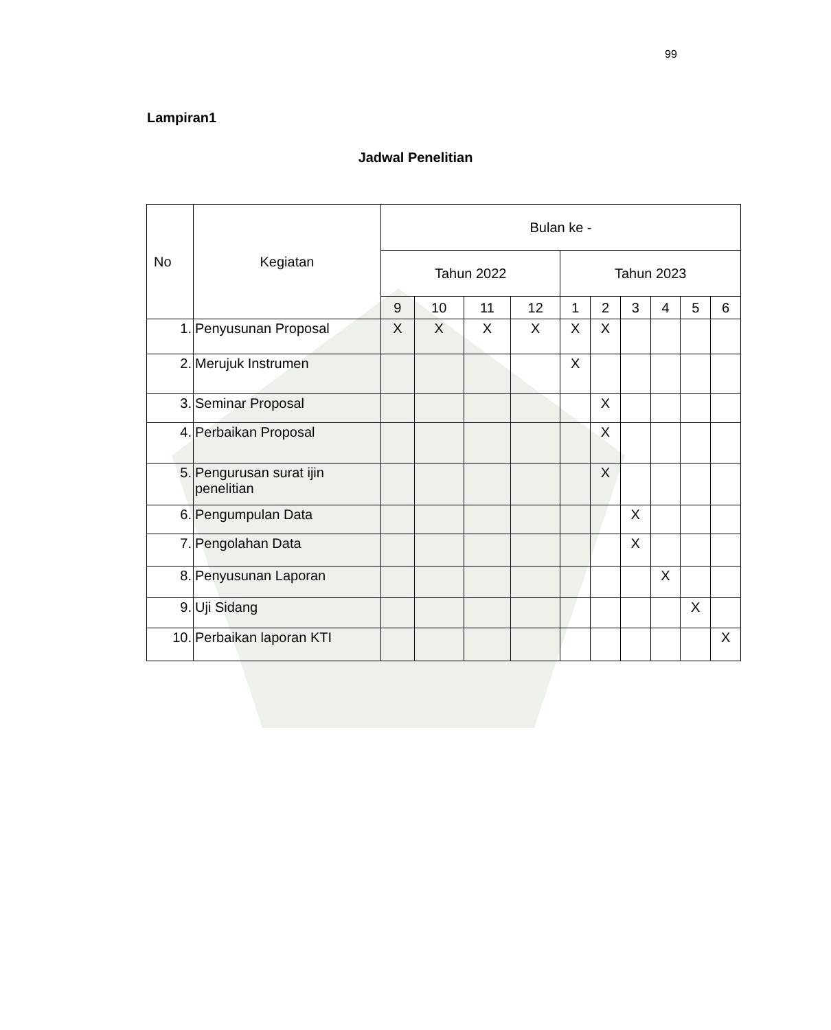99
Lampiran1
Jadwal Penelitian
| No | Kegiatan | Bulan ke - | | | | | | | | | |
| --- | --- | --- | --- | --- | --- | --- | --- | --- | --- | --- | --- |
| | | Tahun 2022 | | | | Tahun 2023 | | | | | |
| | | 9 | 10 | 11 | 12 | 1 | 2 | 3 | 4 | 5 | 6 |
| 1. | Penyusunan Proposal | X | X | X | X | X | X | | | | |
| 2. | Merujuk Instrumen | | | | | X | | | | | |
| 3. | Seminar Proposal | | | | | | X | | | | |
| 4. | Perbaikan Proposal | | | | | | X | | | | |
| 5. | Pengurusan surat ijin penelitian | | | | | | X | | | | |
| 6. | Pengumpulan Data | | | | | | | X | | | |
| 7. | Pengolahan Data | | | | | | | X | | | |
| 8. | Penyusunan Laporan | | | | | | | | X | | |
| 9. | Uji Sidang | | | | | | | | | X | |
| 10. | Perbaikan laporan KTI | | | | | | | | | | X |